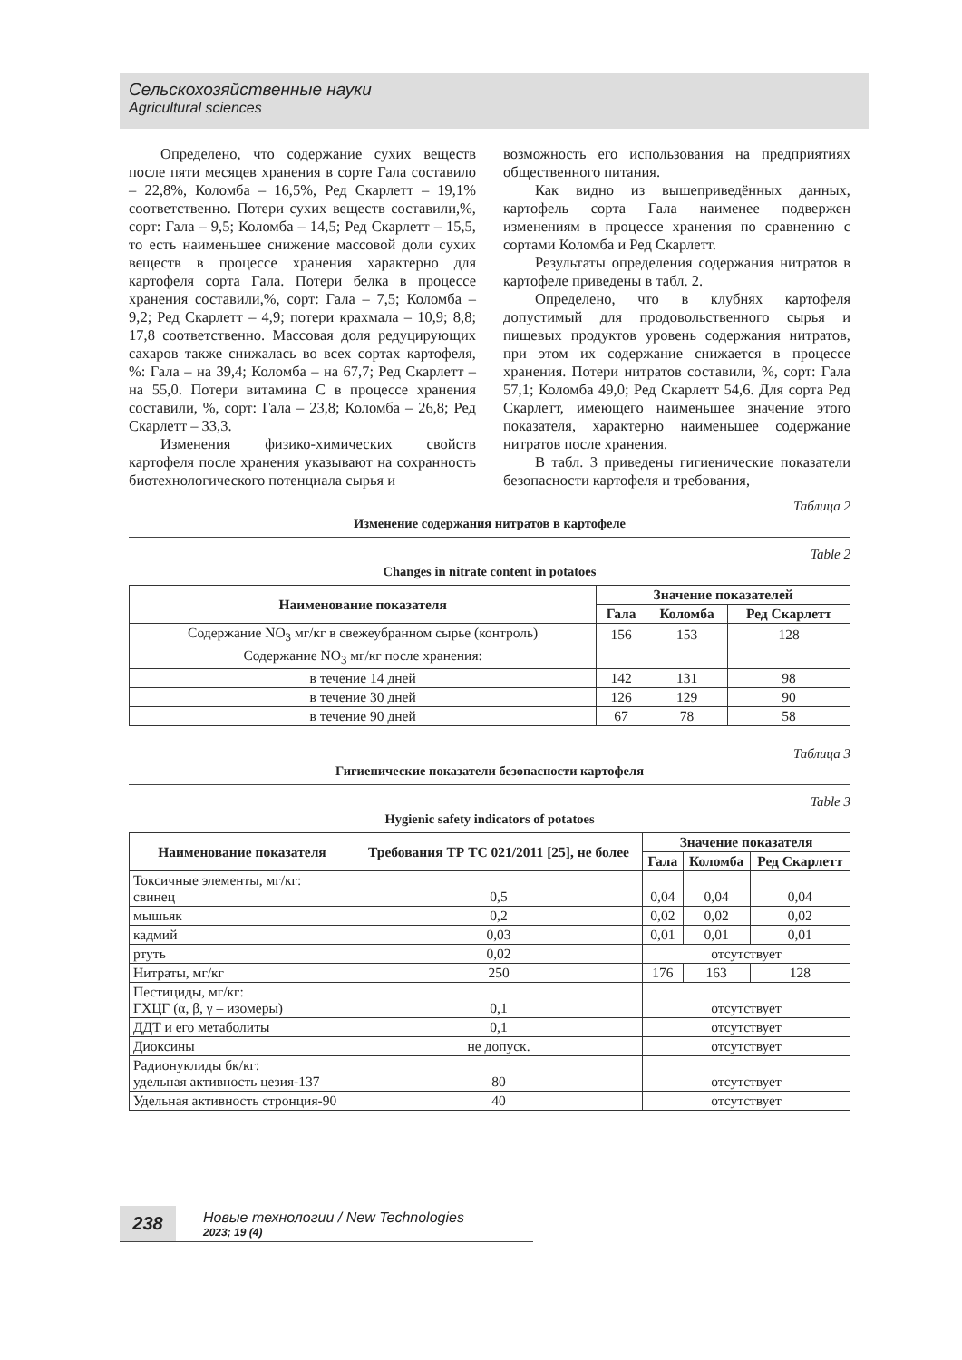Сельскохозяйственные науки
Agricultural sciences
Определено, что содержание сухих веществ после пяти месяцев хранения в сорте Гала составило – 22,8%, Коломба – 16,5%, Ред Скарлетт – 19,1% соответственно. Потери сухих веществ составили,%, сорт: Гала – 9,5; Коломба – 14,5; Ред Скарлетт – 15,5, то есть наименьшее снижение массовой доли сухих веществ в процессе хранения характерно для картофеля сорта Гала. Потери белка в процессе хранения составили,%, сорт: Гала – 7,5; Коломба – 9,2; Ред Скарлетт – 4,9; потери крахмала – 10,9; 8,8; 17,8 соответственно. Массовая доля редуцирующих сахаров также снижалась во всех сортах картофеля, %: Гала – на 39,4; Коломба – на 67,7; Ред Скарлетт – на 55,0. Потери витамина С в процессе хранения составили, %, сорт: Гала – 23,8; Коломба – 26,8; Ред Скарлетт – 33,3.
Изменения физико-химических свойств картофеля после хранения указывают на сохранность биотехнологического потенциала сырья и
возможность его использования на предприятиях общественного питания.
Как видно из вышеприведённых данных, картофель сорта Гала наименее подвержен изменениям в процессе хранения по сравнению с сортами Коломба и Ред Скарлетт.
Результаты определения содержания нитратов в картофеле приведены в табл. 2.
Определено, что в клубнях картофеля допустимый для продовольственного сырья и пищевых продуктов уровень содержания нитратов, при этом их содержание снижается в процессе хранения. Потери нитратов составили, %, сорт: Гала 57,1; Коломба 49,0; Ред Скарлетт 54,6. Для сорта Ред Скарлетт, имеющего наименьшее значение этого показателя, характерно наименьшее содержание нитратов после хранения.
В табл. 3 приведены гигиенические показатели безопасности картофеля и требования,
Таблица 2
Изменение содержания нитратов в картофеле
Table 2
Changes in nitrate content in potatoes
| Наименование показателя | Значение показателей | | |
| --- | --- | --- | --- |
| | Гала | Коломба | Ред Скарлетт |
| Содержание NO<sub>3</sub> мг/кг в свежеубранном сырье (контроль) | 156 | 153 | 128 |
| Содержание NO<sub>3</sub> мг/кг после хранения: | | | |
| в течение 14 дней | 142 | 131 | 98 |
| в течение 30 дней | 126 | 129 | 90 |
| в течение 90 дней | 67 | 78 | 58 |
Таблица 3
Гигиенические показатели безопасности картофеля
Table 3
Hygienic safety indicators of potatoes
| Наименование показателя | Требования ТР ТС 021/2011 [25], не более | Значение показателя | | |
| --- | --- | --- | --- | --- |
| | | Гала | Коломба | Ред Скарлетт |
| Токсичные элементы, мг/кг: свинец | 0,5 | 0,04 | 0,04 | 0,04 |
| мышьяк | 0,2 | 0,02 | 0,02 | 0,02 |
| кадмий | 0,03 | 0,01 | 0,01 | 0,01 |
| ртуть | 0,02 | отсутствует | | |
| Нитраты, мг/кг | 250 | 176 | 163 | 128 |
| Пестициды, мг/кг: ГХЦГ (α, β, γ – изомеры) | 0,1 | отсутствует | | |
| ДДТ и его метаболиты | 0,1 | отсутствует | | |
| Диоксины | не допуск. | отсутствует | | |
| Радионуклиды бк/кг: удельная активность цезия-137 | 80 | отсутствует | | |
| Удельная активность стронция-90 | 40 | отсутствует | | |
238
Новые технологии / New Technologies
2023; 19 (4)